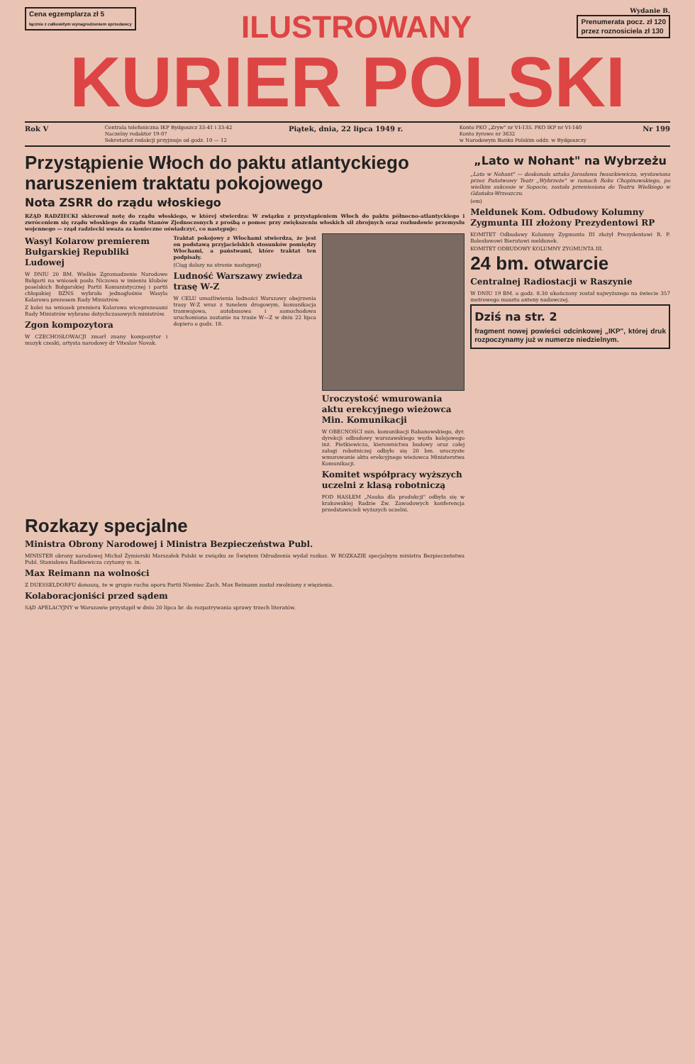Cena egzemplarza zł 5
łącznie z całkowitym wynagrodzeniem sprzedawcy
ILUSTROWANY
Wydanie B.
Prenumerata pocz. zł 120
przez roznosiciela zł 130
KURIER POLSKI
Rok V Centrala telefoniczna IKP Bydgoszcz 33-41 i 33-42
Naczelny redaktor 19-07
Sekretariat redakcji przyjmuje od godz. 10 — 12 Piątek, dnia, 22 lipca 1949 r. Konto PKO „Zryw" nr VI-135. PKO IKP nr VI-140
Konto żyrowe nr 3632
w Narodowym Banku Polskim oddz. w Bydgoszczy Nr 199
Przystąpienie Włoch do paktu atlantyckiego naruszeniem traktatu pokojowego
Nota ZSRR do rządu włoskiego
RZĄD RADZIECKI skierował notę do rządu włoskiego, w której stwierdza: W związku z przystąpieniem Włoch do paktu północno-atlantyckiego i zwróceniem się rządu włoskiego do rządu Stanów Zjednoczonych z prośbą o pomoc przy zwiększeniu włoskich sił zbrojnych oraz rozbudowie przemysłu wojennego — rząd radziecki uważa za konieczne oświadczyć, co następuje:
Wasyl Kolarow premierem Bułgarskiej Republiki Ludowej
W DNIU 20 BM. Wielkie Zgromadzenie Narodowe Bułgarii na wniosek posła Niczowa w imieniu klubów poselskich Bułgarskiej Partii Komunistycznej i partii chłopskiej BZNS wybrało jednogłośnie Wasyla Kolarowa prezesem Rady Ministrów.
Z kolei na wniosek premiera Kolarowa wiceprezesami Rady Ministrów wybrano dotychczasowych ministrów.
Zgon kompozytora
W CZECHOSŁOWACJI zmarł znany kompozytor i muzyk czeski, artysta narodowy dr Viteslav Novak.
Traktat pokojowy z Włochami stwierdza, że jest on podstawą przyjacielskich stosunków pomiędzy Włochami, a państwami, które traktat ten podpisały.
(Ciąg dalszy na stronie następnej)
Ludność Warszawy zwiedza trasę W-Z
W CELU umożliwienia ludności Warszawy obejrzenia trasy W-Z wraz z tunelem drogowym, komunikacja tramwajowa, autobusowa i samochodowa uruchomiona zostanie na trasie W—Z w dniu 22 lipca dopiero o godz. 18.
Uroczystość wmurowania aktu erekcyjnego wieżowca Min. Komunikacji
W OBECNOŚCI min. komunikacji Rabanowskiego, dyr. dyrekcji odbudowy warszawskiego węzła kolejowego inż. Pietkiewicza, kierownictwa budowy oraz całej załogi robotniczej odbyło się 20 bm. uroczyste wmurowanie aktu erekcyjnego wieżowca Ministerstwa Komunikacji.
Komitet współpracy wyższych uczelni z klasą robotniczą
POD HASŁEM „Nauka dla produkcji" odbyła się w krakowskiej Radzie Zw. Zawodowych konferencja przedstawicieli wyższych uczelni.
Rozkazy specjalne
Ministra Obrony Narodowej i Ministra Bezpieczeństwa Publ.
MINISTER obrony narodowej Michał Żymierski Marszałek Polski w związku ze Świętem Odrodzenia wydał rozkaz. W ROZKAZIE specjalnym ministra Bezpieczeństwa Publ. Stanisława Radkiewicza czytamy m. in.
Max Reimann na wolności
Z DUESSELDORFU donoszą, że w grupie ruchu oporu Partii Niemiec Zach. Max Reimann został zwolniony z więzienia.
Kolaboracjoniści przed sądem
SĄD APELACYJNY w Warszawie przystąpił w dniu 20 lipca br. do rozpatrywania sprawy trzech literatów.
„Lato w Nohant" na Wybrzeżu
„Lato w Nohant" — doskonała sztuka Jarosława Iwaszkiewicza, wystawiona przez Państwowy Teatr „Wybrzeże" w ramach Roku Chopinowskiego, po wielkim sukcesie w Sopocie, została przeniesiona do Teatru Wielkiego w Gdańsku-Wrzeszczu.
(em)
Meldunek Kom. Odbudowy Kolumny Zygmunta III złożony Prezydentowi RP
KOMITET Odbudowy Kolumny Zygmunta III złożył Prezydentowi R. P. Bolesławowi Bierutowi meldunek.
KOMITET ODBUDOWY KOLUMNY ZYGMUNTA III.
24 bm. otwarcie
Centralnej Radiostacji w Raszynie
W DNIU 19 BM. o godz. 8.30 ukończony został najwyższego na świecie 357 metrowego masztu anteny nadawczej.
Dziś na str. 2
fragment nowej powieści odcinkowej „IKP", której druk rozpoczynamy już w numerze niedzielnym.